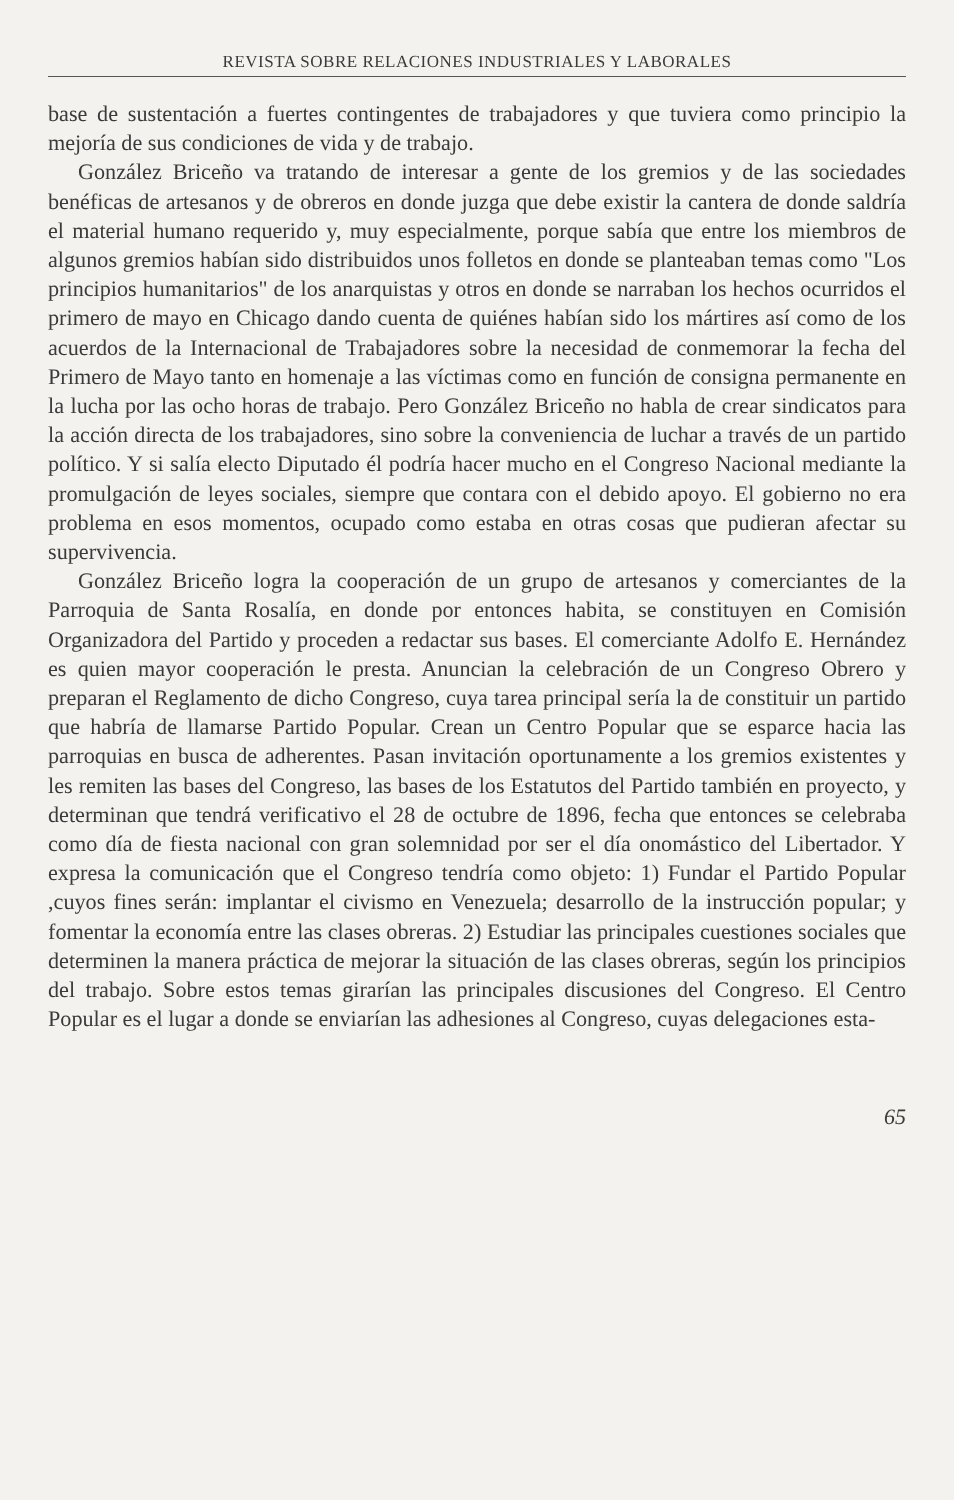REVISTA SOBRE RELACIONES INDUSTRIALES Y LABORALES
base de sustentación a fuertes contingentes de trabajadores y que tuviera como principio la mejoría de sus condiciones de vida y de trabajo.
González Briceño va tratando de interesar a gente de los gremios y de las sociedades benéficas de artesanos y de obreros en donde juzga que debe existir la cantera de donde saldría el material humano requerido y, muy especialmente, porque sabía que entre los miembros de algunos gremios habían sido distribuidos unos folletos en donde se planteaban temas como "Los principios humanitarios" de los anarquistas y otros en donde se narraban los hechos ocurridos el primero de mayo en Chicago dando cuenta de quiénes habían sido los mártires así como de los acuerdos de la Internacional de Trabajadores sobre la necesidad de conmemorar la fecha del Primero de Mayo tanto en homenaje a las víctimas como en función de consigna permanente en la lucha por las ocho horas de trabajo. Pero González Briceño no habla de crear sindicatos para la acción directa de los trabajadores, sino sobre la conveniencia de luchar a través de un partido político. Y si salía electo Diputado él podría hacer mucho en el Congreso Nacional mediante la promulgación de leyes sociales, siempre que contara con el debido apoyo. El gobierno no era problema en esos momentos, ocupado como estaba en otras cosas que pudieran afectar su supervivencia.
González Briceño logra la cooperación de un grupo de artesanos y comerciantes de la Parroquia de Santa Rosalía, en donde por entonces habita, se constituyen en Comisión Organizadora del Partido y proceden a redactar sus bases. El comerciante Adolfo E. Hernández es quien mayor cooperación le presta. Anuncian la celebración de un Congreso Obrero y preparan el Reglamento de dicho Congreso, cuya tarea principal sería la de constituir un partido que habría de llamarse Partido Popular. Crean un Centro Popular que se esparce hacia las parroquias en busca de adherentes. Pasan invitación oportunamente a los gremios existentes y les remiten las bases del Congreso, las bases de los Estatutos del Partido también en proyecto, y determinan que tendrá verificativo el 28 de octubre de 1896, fecha que entonces se celebraba como día de fiesta nacional con gran solemnidad por ser el día onomástico del Libertador. Y expresa la comunicación que el Congreso tendría como objeto: 1) Fundar el Partido Popular ,cuyos fines serán: implantar el civismo en Venezuela; desarrollo de la instrucción popular; y fomentar la economía entre las clases obreras. 2) Estudiar las principales cuestiones sociales que determinen la manera práctica de mejorar la situación de las clases obreras, según los principios del trabajo. Sobre estos temas girarían las principales discusiones del Congreso. El Centro Popular es el lugar a donde se enviarían las adhesiones al Congreso, cuyas delegaciones esta-
65